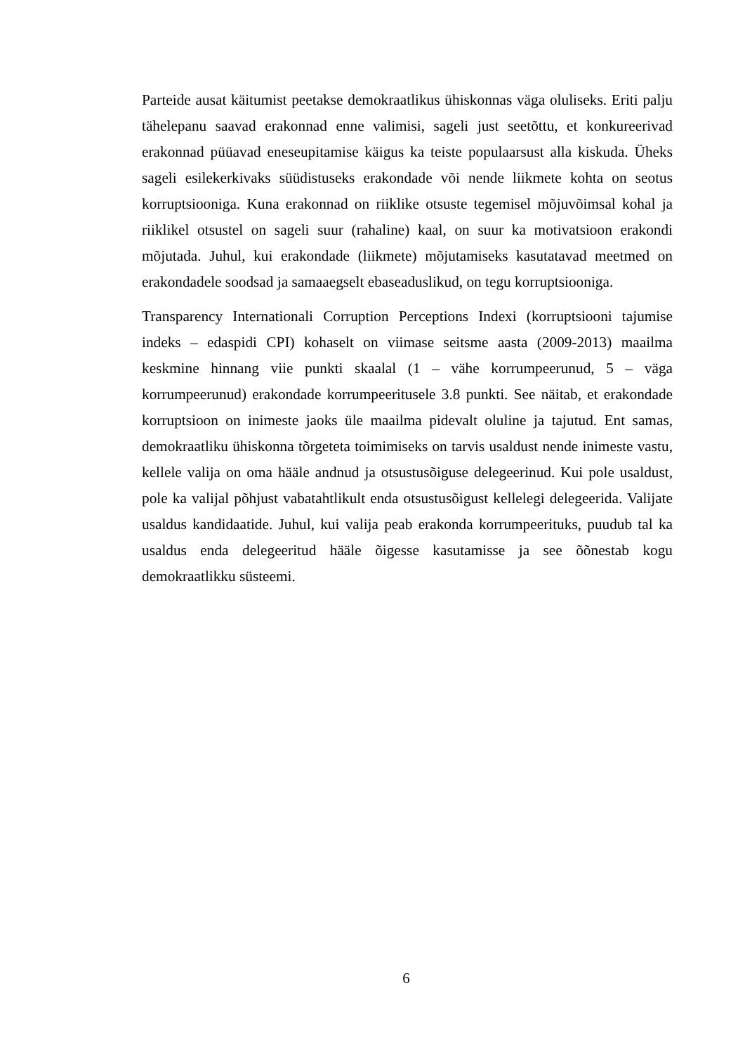Parteide ausat käitumist peetakse demokraatlikus ühiskonnas väga oluliseks. Eriti palju tähelepanu saavad erakonnad enne valimisi, sageli just seetõttu, et konkureerivad erakonnad püüavad eneseupitamise käigus ka teiste populaarsust alla kiskuda. Üheks sageli esilekerkivaks süüdistuseks erakondade või nende liikmete kohta on seotus korruptsiooniga. Kuna erakonnad on riiklike otsuste tegemisel mõjuvõimsal kohal ja riiklikel otsustel on sageli suur (rahaline) kaal, on suur ka motivatsioon erakondi mõjutada. Juhul, kui erakondade (liikmete) mõjutamiseks kasutatavad meetmed on erakondadele soodsad ja samaaegselt ebaseaduslikud, on tegu korruptsiooniga.
Transparency Internationali Corruption Perceptions Indexi (korruptsiooni tajumise indeks – edaspidi CPI) kohaselt on viimase seitsme aasta (2009-2013) maailma keskmine hinnang viie punkti skaalal (1 – vähe korrumpeerunud, 5 – väga korrumpeerunud) erakondade korrumpeeritusele 3.8 punkti. See näitab, et erakondade korruptsioon on inimeste jaoks üle maailma pidevalt oluline ja tajutud. Ent samas, demokraatliku ühiskonna tõrgeteta toimimiseks on tarvis usaldust nende inimeste vastu, kellele valija on oma hääle andnud ja otsustusõiguse delegeerinud. Kui pole usaldust, pole ka valijal põhjust vabatahtlikult enda otsustusõigust kellelegi delegeerida. Valijate usaldus kandidaatide. Juhul, kui valija peab erakonda korrumpeerituks, puudub tal ka usaldus enda delegeeritud hääle õigesse kasutamisse ja see õõnestab kogu demokraatlikku süsteemi.
6